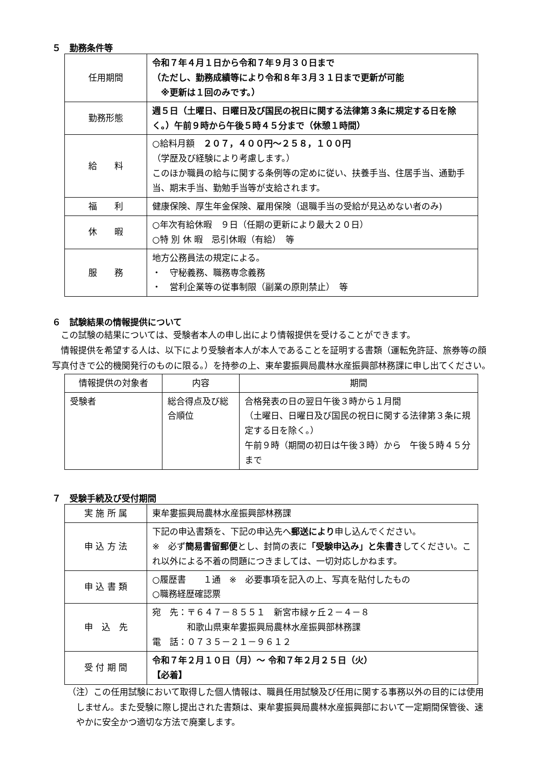５　勤務条件等
| 任用期間 | 令和７年４月１日から令和７年９月３０日まで （ただし、勤務成績等により令和８年３月３１日まで更新が可能 ※更新は１回のみです。） |
| 勤務形態 | 週５日（土曜日、日曜日及び国民の祝日に関する法律第３条に規定する日を除く。）午前９時から午後５時４５分まで（休憩１時間） |
| 給 料 | ○給料月額 ２０７，４００円～２５８，１００円 （学歴及び経験により考慮します。） このほか職員の給与に関する条例等の定めに従い、扶養手当、住居手当、通勤手当、期末手当、勤勉手当等が支給されます。 |
| 福 利 | 健康保険、厚生年金保険、雇用保険（退職手当の受給が見込めない者のみ) |
| 休 暇 | ○年次有給休暇 ９日（任期の更新により最大２０日） ○特 別 休 暇 忌引休暇（有給） 等 |
| 服 務 | 地方公務員法の規定による。 ・ 守秘義務、職務専念義務 ・ 営利企業等の従事制限（副業の原則禁止） 等 |
６　試験結果の情報提供について
　この試験の結果については、受験者本人の申し出により情報提供を受けることができます。
　情報提供を希望する人は、以下により受験者本人が本人であることを証明する書類（運転免許証、旅券等の顔写真付きで公的機関発行のものに限る。）を持参の上、東牟婁振興局農林水産振興部林務課に申し出てください。
| 情報提供の対象者 | 内容 | 期間 |
| --- | --- | --- |
| 受験者 | 総合得点及び総合順位 | 合格発表の日の翌日午後３時から１月間 （土曜日、日曜日及び国民の祝日に関する法律第３条に規定する日を除く。） 午前９時（期間の初日は午後３時）から 午後５時４５分まで |
７　受験手続及び受付期間
| 実 施 所 属 | 東牟婁振興局農林水産振興部林務課 |
| 申 込 方 法 | 下記の申込書類を、下記の申込先へ 郵送により 申し込んでください。 ※ 必ず 簡易書留郵便 とし、封筒の表に 「受験申込み」と朱書き してください。これ以外による不着の問題につきましては、一切対応しかねます。 |
| 申 込 書 類 | ○履歴書 １通 ※ 必要事項を記入の上、写真を貼付したもの ○職務経歴確認票 |
| 申 込 先 | 宛 先：〒６４７－８５５１ 新宮市緑ヶ丘２－４－８ 和歌山県東牟婁振興局農林水産振興部林務課 電 話：０７３５－２１－９６１２ |
| 受 付 期 間 | 令和７年２月１０日（月）～ 令和７年２月２５日（火） 【必着】 |
（注）この任用試験において取得した個人情報は、職員任用試験及び任用に関する事務以外の目的には使用しません。また受験に際し提出された書類は、東牟婁振興局農林水産振興部において一定期間保管後、速やかに安全かつ適切な方法で廃棄します。